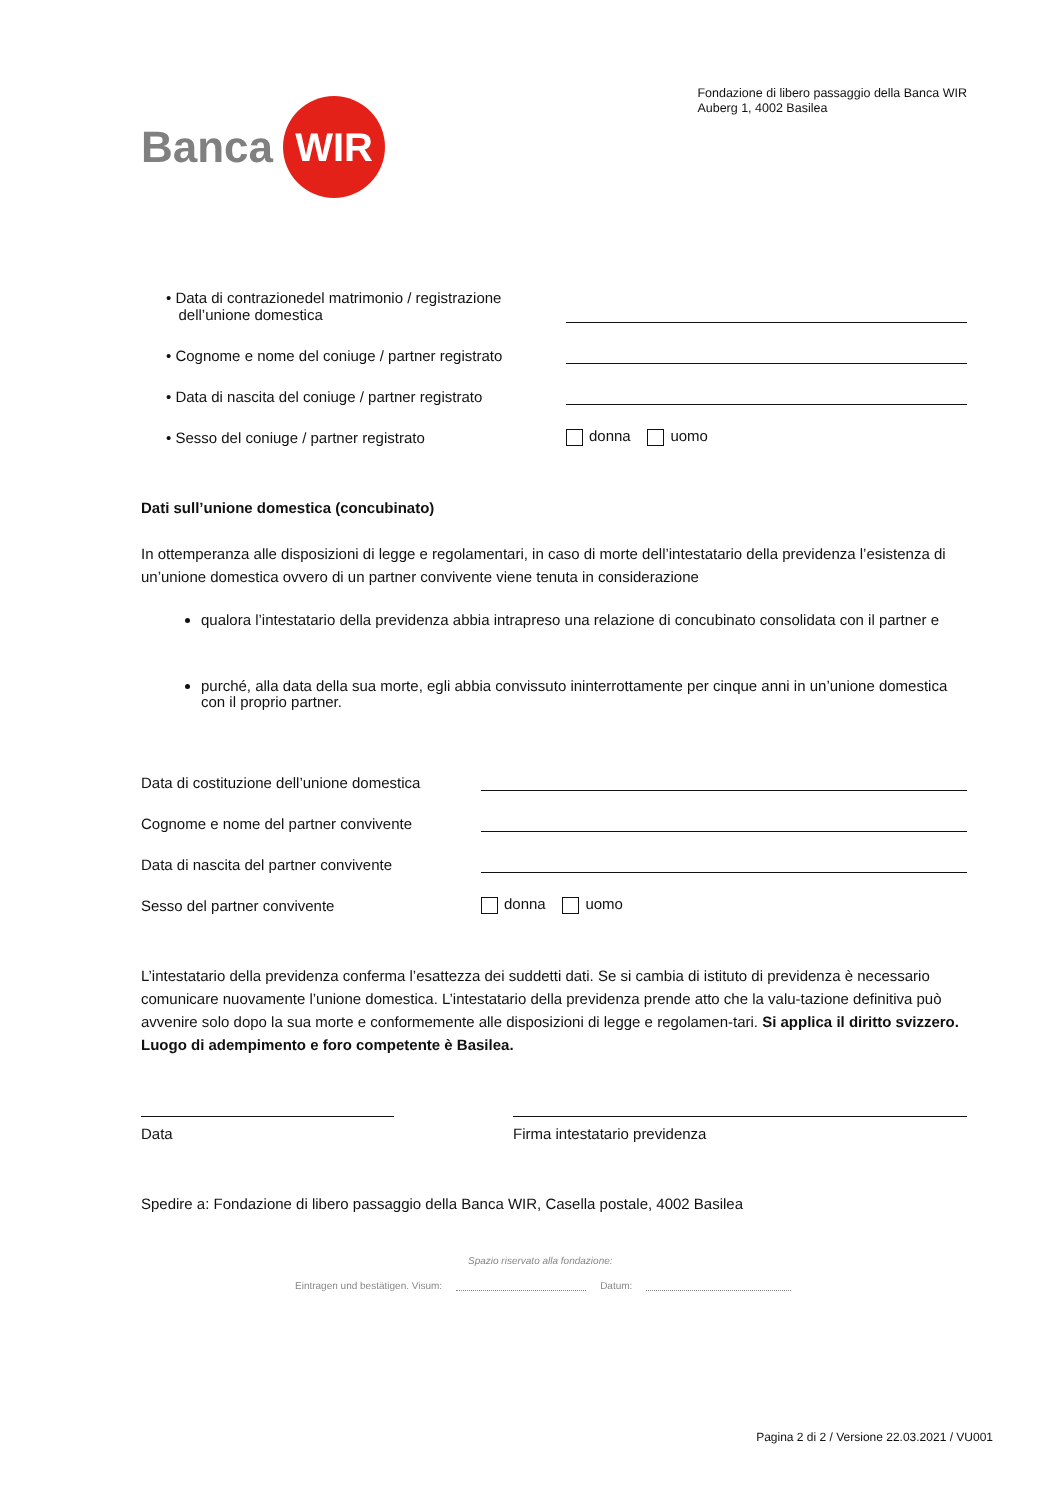Banca WIR
Fondazione di libero passaggio della Banca WIR
Auberg 1, 4002 Basilea
• Data di contrazionedel matrimonio / registrazione
dell’unione domestica
• Cognome e nome del coniuge / partner registrato
• Data di nascita del coniuge / partner registrato
• Sesso del coniuge / partner registrato donna uomo
Dati sull’unione domestica (concubinato)
In ottemperanza alle disposizioni di legge e regolamentari, in caso di morte dell’intestatario della previdenza l’esistenza di un’unione domestica ovvero di un partner convivente viene tenuta in considerazione
qualora l’intestatario della previdenza abbia intrapreso una relazione di concubinato consolidata con il partner e
purché, alla data della sua morte, egli abbia convissuto ininterrottamente per cinque anni in un’unione domestica con il proprio partner.
Data di costituzione dell’unione domestica
Cognome e nome del partner convivente
Data di nascita del partner convivente
Sesso del partner convivente donna uomo
L’intestatario della previdenza conferma l’esattezza dei suddetti dati. Se si cambia di istituto di previdenza è necessario comunicare nuovamente l’unione domestica. L’intestatario della previdenza prende atto che la valu-tazione definitiva può avvenire solo dopo la sua morte e conformemente alle disposizioni di legge e regolamen-tari. Si applica il diritto svizzero. Luogo di adempimento e foro competente è Basilea.
Data Firma intestatario previdenza
Spedire a: Fondazione di libero passaggio della Banca WIR, Casella postale, 4002 Basilea
Spazio riservato alla fondazione:
Eintragen und bestätigen. Visum: Datum:
Pagina 2 di 2 / Versione 22.03.2021 / VU001